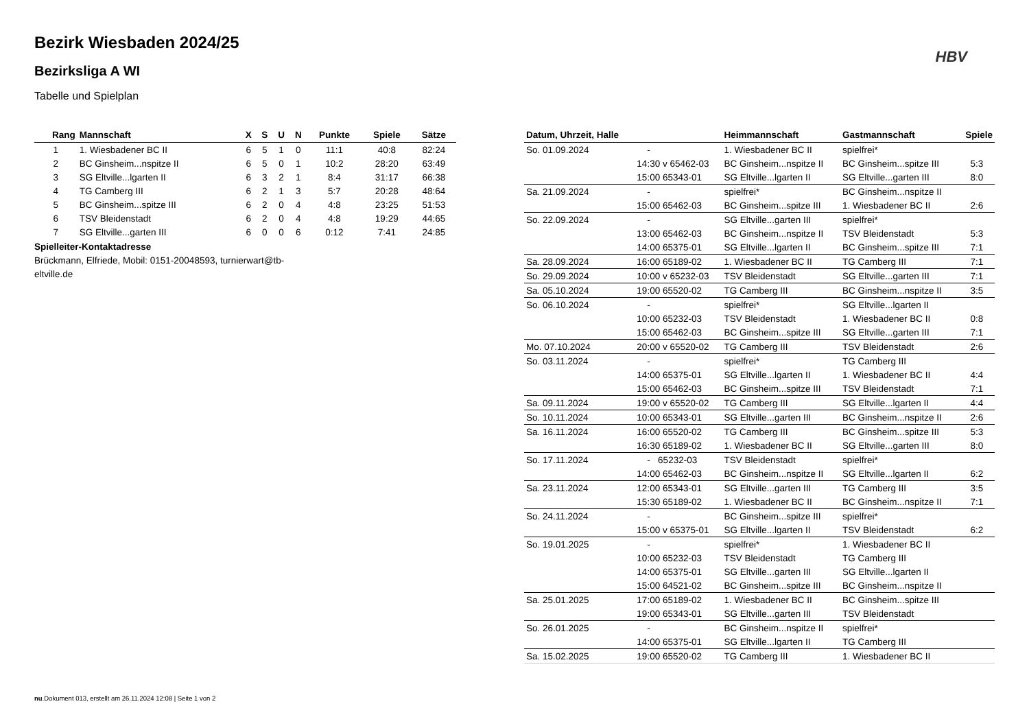HBV
Bezirk Wiesbaden 2024/25
Bezirksliga A WI
Tabelle und Spielplan
| Rang | Mannschaft | X | S | U | N | Punkte | Spiele | Sätze |
| --- | --- | --- | --- | --- | --- | --- | --- | --- |
| 1 | 1. Wiesbadener BC II | 6 | 5 | 1 | 0 | 11:1 | 40:8 | 82:24 |
| 2 | BC Ginsheim...nspitze II | 6 | 5 | 0 | 1 | 10:2 | 28:20 | 63:49 |
| 3 | SG Eltville...lgarten II | 6 | 3 | 2 | 1 | 8:4 | 31:17 | 66:38 |
| 4 | TG Camberg III | 6 | 2 | 1 | 3 | 5:7 | 20:28 | 48:64 |
| 5 | BC Ginsheim...spitze III | 6 | 2 | 0 | 4 | 4:8 | 23:25 | 51:53 |
| 6 | TSV Bleidenstadt | 6 | 2 | 0 | 4 | 4:8 | 19:29 | 44:65 |
| 7 | SG Eltville...garten III | 6 | 0 | 0 | 6 | 0:12 | 7:41 | 24:85 |
Spielleiter-Kontaktadresse
Brückmann, Elfriede, Mobil: 0151-20048593, turnierwart@tb-eltville.de
| Datum, Uhrzeit, Halle | | Heimmannschaft | Gastmannschaft | Spiele |
| --- | --- | --- | --- | --- |
| So. 01.09.2024 | - | 1. Wiesbadener BC II | spielfrei* | |
| | 14:30 v 65462-03 | BC Ginsheim...nspitze II | BC Ginsheim...spitze III | 5:3 |
| | 15:00 65343-01 | SG Eltville...lgarten II | SG Eltville...garten III | 8:0 |
| Sa. 21.09.2024 | - | spielfrei* | BC Ginsheim...nspitze II | |
| | 15:00 65462-03 | BC Ginsheim...spitze III | 1. Wiesbadener BC II | 2:6 |
| So. 22.09.2024 | - | SG Eltville...garten III | spielfrei* | |
| | 13:00 65462-03 | BC Ginsheim...nspitze II | TSV Bleidenstadt | 5:3 |
| | 14:00 65375-01 | SG Eltville...lgarten II | BC Ginsheim...spitze III | 7:1 |
| Sa. 28.09.2024 | 16:00 65189-02 | 1. Wiesbadener BC II | TG Camberg III | 7:1 |
| So. 29.09.2024 | 10:00 v 65232-03 | TSV Bleidenstadt | SG Eltville...garten III | 7:1 |
| Sa. 05.10.2024 | 19:00 65520-02 | TG Camberg III | BC Ginsheim...nspitze II | 3:5 |
| So. 06.10.2024 | - | spielfrei* | SG Eltville...lgarten II | |
| | 10:00 65232-03 | TSV Bleidenstadt | 1. Wiesbadener BC II | 0:8 |
| | 15:00 65462-03 | BC Ginsheim...spitze III | SG Eltville...garten III | 7:1 |
| Mo. 07.10.2024 | 20:00 v 65520-02 | TG Camberg III | TSV Bleidenstadt | 2:6 |
| So. 03.11.2024 | - | spielfrei* | TG Camberg III | |
| | 14:00 65375-01 | SG Eltville...lgarten II | 1. Wiesbadener BC II | 4:4 |
| | 15:00 65462-03 | BC Ginsheim...spitze III | TSV Bleidenstadt | 7:1 |
| Sa. 09.11.2024 | 19:00 v 65520-02 | TG Camberg III | SG Eltville...lgarten II | 4:4 |
| So. 10.11.2024 | 10:00 65343-01 | SG Eltville...garten III | BC Ginsheim...nspitze II | 2:6 |
| Sa. 16.11.2024 | 16:00 65520-02 | TG Camberg III | BC Ginsheim...spitze III | 5:3 |
| | 16:30 65189-02 | 1. Wiesbadener BC II | SG Eltville...garten III | 8:0 |
| So. 17.11.2024 | - 65232-03 | TSV Bleidenstadt | spielfrei* | |
| | 14:00 65462-03 | BC Ginsheim...nspitze II | SG Eltville...lgarten II | 6:2 |
| Sa. 23.11.2024 | 12:00 65343-01 | SG Eltville...garten III | TG Camberg III | 3:5 |
| | 15:30 65189-02 | 1. Wiesbadener BC II | BC Ginsheim...nspitze II | 7:1 |
| So. 24.11.2024 | - | BC Ginsheim...spitze III | spielfrei* | |
| | 15:00 v 65375-01 | SG Eltville...lgarten II | TSV Bleidenstadt | 6:2 |
| So. 19.01.2025 | - | spielfrei* | 1. Wiesbadener BC II | |
| | 10:00 65232-03 | TSV Bleidenstadt | TG Camberg III | |
| | 14:00 65375-01 | SG Eltville...garten III | SG Eltville...lgarten II | |
| | 15:00 64521-02 | BC Ginsheim...spitze III | BC Ginsheim...nspitze II | |
| Sa. 25.01.2025 | 17:00 65189-02 | 1. Wiesbadener BC II | BC Ginsheim...spitze III | |
| | 19:00 65343-01 | SG Eltville...garten III | TSV Bleidenstadt | |
| So. 26.01.2025 | - | BC Ginsheim...nspitze II | spielfrei* | |
| | 14:00 65375-01 | SG Eltville...lgarten II | TG Camberg III | |
| Sa. 15.02.2025 | 19:00 65520-02 | TG Camberg III | 1. Wiesbadener BC II | |
nu.Dokument 013, erstellt am 26.11.2024 12:08 | Seite 1 von 2